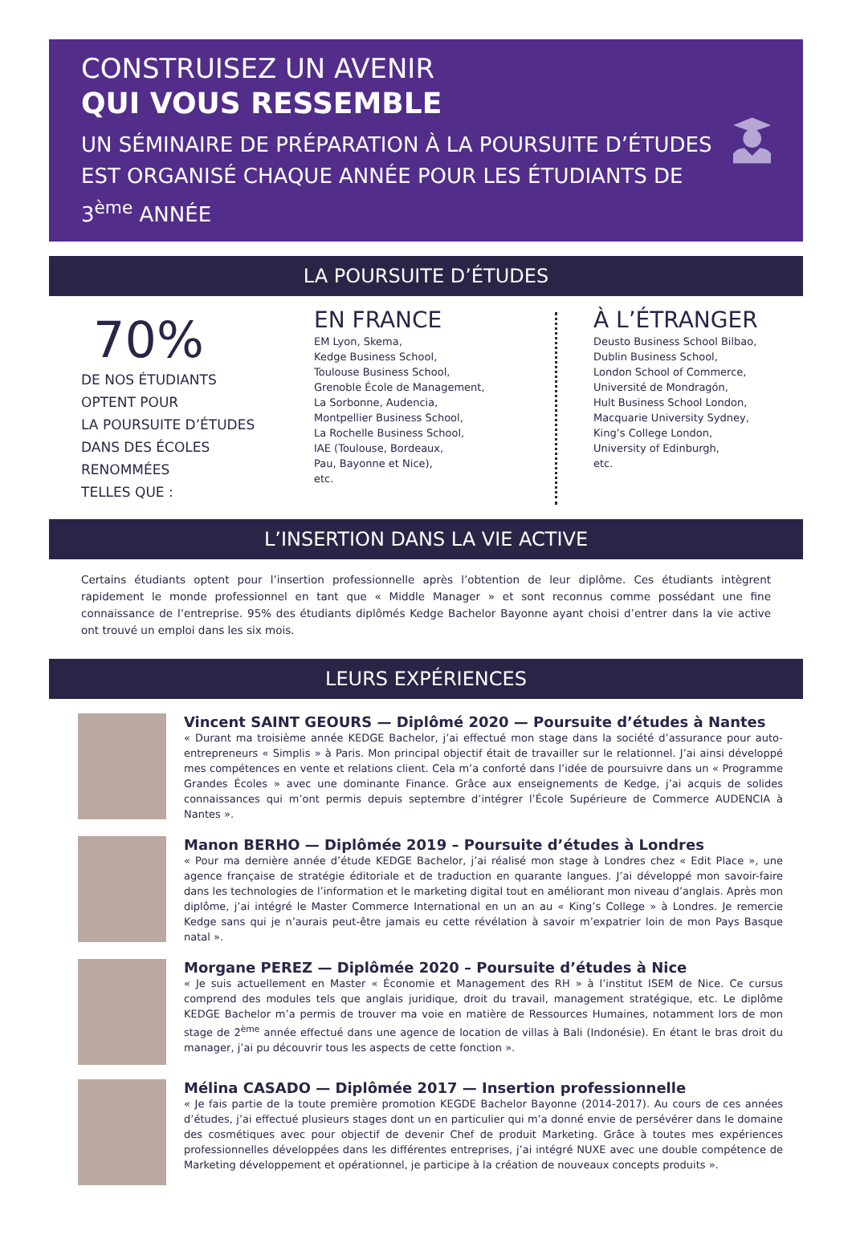CONSTRUISEZ UN AVENIR
QUI VOUS RESSEMBLE
UN SÉMINAIRE DE PRÉPARATION À LA POURSUITE D’ÉTUDES EST ORGANISÉ CHAQUE ANNÉE POUR LES ÉTUDIANTS DE 3<sup>ème</sup> ANNÉE
LA POURSUITE D’ÉTUDES
70%
DE NOS ÉTUDIANTS
OPTENT POUR
LA POURSUITE D’ÉTUDES
DANS DES ÉCOLES
RENOMMÉES
TELLES QUE :
EN FRANCE
EM Lyon, Skema,
Kedge Business School,
Toulouse Business School,
Grenoble École de Management,
La Sorbonne, Audencia,
Montpellier Business School,
La Rochelle Business School,
IAE (Toulouse, Bordeaux,
Pau, Bayonne et Nice),
etc.
À L’ÉTRANGER
Deusto Business School Bilbao,
Dublin Business School,
London School of Commerce,
Université de Mondragón,
Hult Business School London,
Macquarie University Sydney,
King’s College London,
University of Edinburgh,
etc.
L’INSERTION DANS LA VIE ACTIVE
Certains étudiants optent pour l’insertion professionnelle après l’obtention de leur diplôme. Ces étudiants intègrent rapidement le monde professionnel en tant que « Middle Manager » et sont reconnus comme possédant une fine connaissance de l’entreprise. 95% des étudiants diplômés Kedge Bachelor Bayonne ayant choisi d’entrer dans la vie active ont trouvé un emploi dans les six mois.
LEURS EXPÉRIENCES
Vincent SAINT GEOURS — Diplômé 2020 — Poursuite d’études à Nantes
« Durant ma troisième année KEDGE Bachelor, j’ai effectué mon stage dans la société d’assurance pour auto-entrepreneurs « Simplis » à Paris. Mon principal objectif était de travailler sur le relationnel. J’ai ainsi développé mes compétences en vente et relations client. Cela m’a conforté dans l’idée de poursuivre dans un « Programme Grandes Écoles » avec une dominante Finance. Grâce aux enseignements de Kedge, j’ai acquis de solides connaissances qui m’ont permis depuis septembre d’intégrer l’École Supérieure de Commerce AUDENCIA à Nantes ».
Manon BERHO — Diplômée 2019 – Poursuite d’études à Londres
« Pour ma dernière année d’étude KEDGE Bachelor, j’ai réalisé mon stage à Londres chez « Edit Place », une agence française de stratégie éditoriale et de traduction en quarante langues. J’ai développé mon savoir-faire dans les technologies de l’information et le marketing digital tout en améliorant mon niveau d’anglais. Après mon diplôme, j’ai intégré le Master Commerce International en un an au « King’s College » à Londres. Je remercie Kedge sans qui je n’aurais peut-être jamais eu cette révélation à savoir m’expatrier loin de mon Pays Basque natal ».
Morgane PEREZ — Diplômée 2020 – Poursuite d’études à Nice
« Je suis actuellement en Master « Économie et Management des RH » à l’institut ISEM de Nice. Ce cursus comprend des modules tels que anglais juridique, droit du travail, management stratégique, etc. Le diplôme KEDGE Bachelor m’a permis de trouver ma voie en matière de Ressources Humaines, notamment lors de mon stage de 2<sup>ème</sup> année effectué dans une agence de location de villas à Bali (Indonésie). En étant le bras droit du manager, j’ai pu découvrir tous les aspects de cette fonction ».
Mélina CASADO — Diplômée 2017 — Insertion professionnelle
« Je fais partie de la toute première promotion KEGDE Bachelor Bayonne (2014-2017). Au cours de ces années d’études, j’ai effectué plusieurs stages dont un en particulier qui m’a donné envie de persévérer dans le domaine des cosmétiques avec pour objectif de devenir Chef de produit Marketing. Grâce à toutes mes expériences professionnelles développées dans les différentes entreprises, j’ai intégré NUXE avec une double compétence de Marketing développement et opérationnel, je participe à la création de nouveaux concepts produits ».